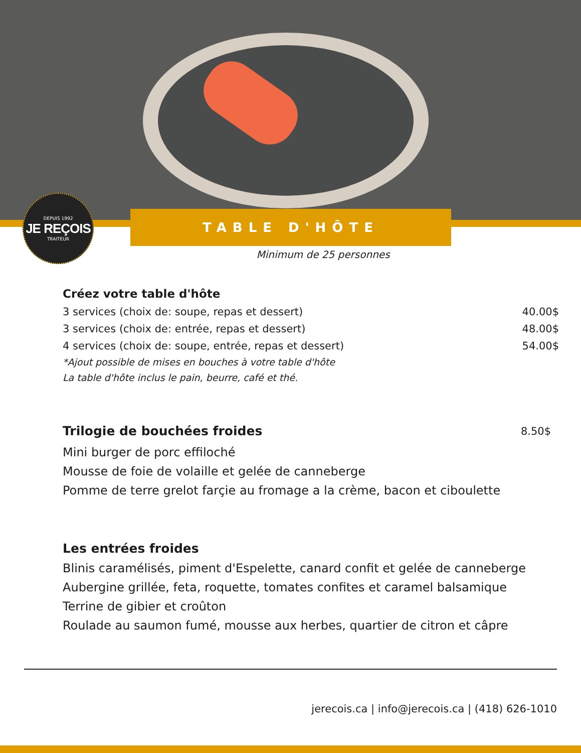DEPUIS 1992
JE REÇOIS
TRAITEUR
TABLE D'HÔTE
Minimum de 25 personnes
Créez votre table d'hôte
3 services (choix de: soupe, repas et dessert) 40.00$
3 services (choix de: entrée, repas et dessert) 48.00$
4 services (choix de: soupe, entrée, repas et dessert) 54.00$
*Ajout possible de mises en bouches à votre table d'hôte
La table d'hôte inclus le pain, beurre, café et thé.
Trilogie de bouchées froides
8.50$
Mini burger de porc effiloché
Mousse de foie de volaille et gelée de canneberge
Pomme de terre grelot farçie au fromage a la crème, bacon et ciboulette
Les entrées froides
Blinis caramélisés, piment d'Espelette, canard confit et gelée de canneberge
Aubergine grillée, feta, roquette, tomates confites et caramel balsamique
Terrine de gibier et croûton
Roulade au saumon fumé, mousse aux herbes, quartier de citron et câpre
jerecois.ca | info@jerecois.ca | (418) 626-1010